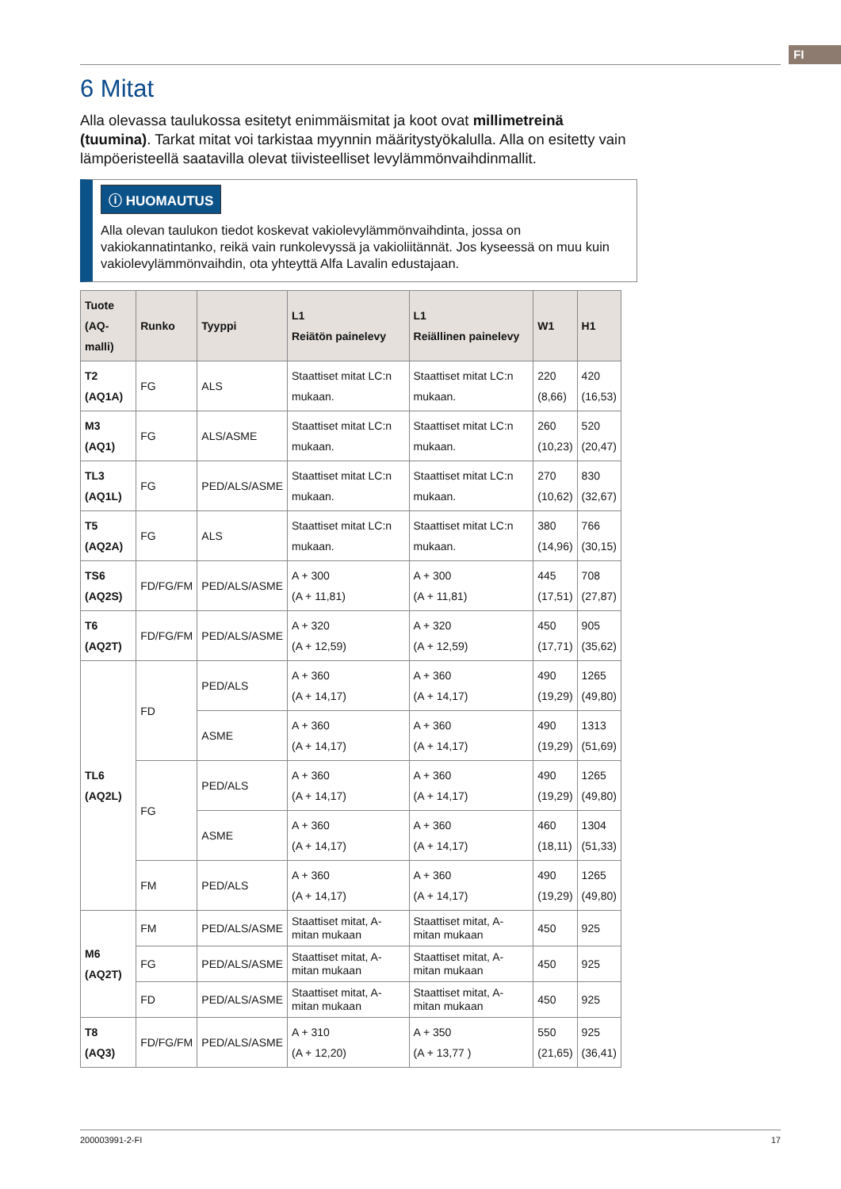FI
6 Mitat
Alla olevassa taulukossa esitetyt enimmäismitat ja koot ovat millimetreinä (tuumina). Tarkat mitat voi tarkistaa myynnin määritystyökalulla. Alla on esitetty vain lämpöeristeellä saatavilla olevat tiivisteelliset levylämmönvaihdinmallit.
ⓘ HUOMAUTUS
Alla olevan taulukon tiedot koskevat vakiolevylämmönvaihdinta, jossa on vakiokannatintanko, reikä vain runkolevyssä ja vakioliitännät. Jos kyseessä on muu kuin vakiolevylämmönvaihdin, ota yhteyttä Alfa Lavalin edustajaan.
| Tuote (AQ-malli) | Runko | Tyyppi | L1 Reiätön painele­vy | L1 Reiällinen pai­nelevy | W1 | H1 |
| --- | --- | --- | --- | --- | --- | --- |
| T2 (AQ1A) | FG | ALS | Staattiset mitat LC:n mukaan. | Staattiset mitat LC:n mukaan. | 220 (8,66) | 420 (16,53) |
| M3 (AQ1) | FG | ALS/ASME | Staattiset mitat LC:n mukaan. | Staattiset mitat LC:n mukaan. | 260 (10,23) | 520 (20,47) |
| TL3 (AQ1L) | FG | PED/ALS/ASME | Staattiset mitat LC:n mukaan. | Staattiset mitat LC:n mukaan. | 270 (10,62) | 830 (32,67) |
| T5 (AQ2A) | FG | ALS | Staattiset mitat LC:n mukaan. | Staattiset mitat LC:n mukaan. | 380 (14,96) | 766 (30,15) |
| TS6 (AQ2S) | FD/FG/FM | PED/ALS/ASME | A + 300 (A + 11,81) | A + 300 (A + 11,81) | 445 (17,51) | 708 (27,87) |
| T6 (AQ2T) | FD/FG/FM | PED/ALS/ASME | A + 320 (A + 12,59) | A + 320 (A + 12,59) | 450 (17,71) | 905 (35,62) |
| TL6 (AQ2L) | FD | PED/ALS | A + 360 (A + 14,17) | A + 360 (A + 14,17) | 490 (19,29) | 1265 (49,80) |
| | | ASME | A + 360 (A + 14,17) | A + 360 (A + 14,17) | 490 (19,29) | 1313 (51,69) |
| | FG | PED/ALS | A + 360 (A + 14,17) | A + 360 (A + 14,17) | 490 (19,29) | 1265 (49,80) |
| | | ASME | A + 360 (A + 14,17) | A + 360 (A + 14,17) | 460 (18,11) | 1304 (51,33) |
| | FM | PED/ALS | A + 360 (A + 14,17) | A + 360 (A + 14,17) | 490 (19,29) | 1265 (49,80) |
| M6 (AQ2T) | FM | PED/ALS/ASME | Staattiset mitat, A-mitan mukaan | Staattiset mitat, A-mitan mukaan | 450 | 925 |
| | FG | PED/ALS/ASME | Staattiset mitat, A-mitan mukaan | Staattiset mitat, A-mitan mukaan | 450 | 925 |
| | FD | PED/ALS/ASME | Staattiset mitat, A-mitan mukaan | Staattiset mitat, A-mitan mukaan | 450 | 925 |
| T8 (AQ3) | FD/FG/FM | PED/ALS/ASME | A + 310 (A + 12,20) | A + 350 (A + 13,77 ) | 550 (21,65) | 925 (36,41) |
200003991-2-FI 17